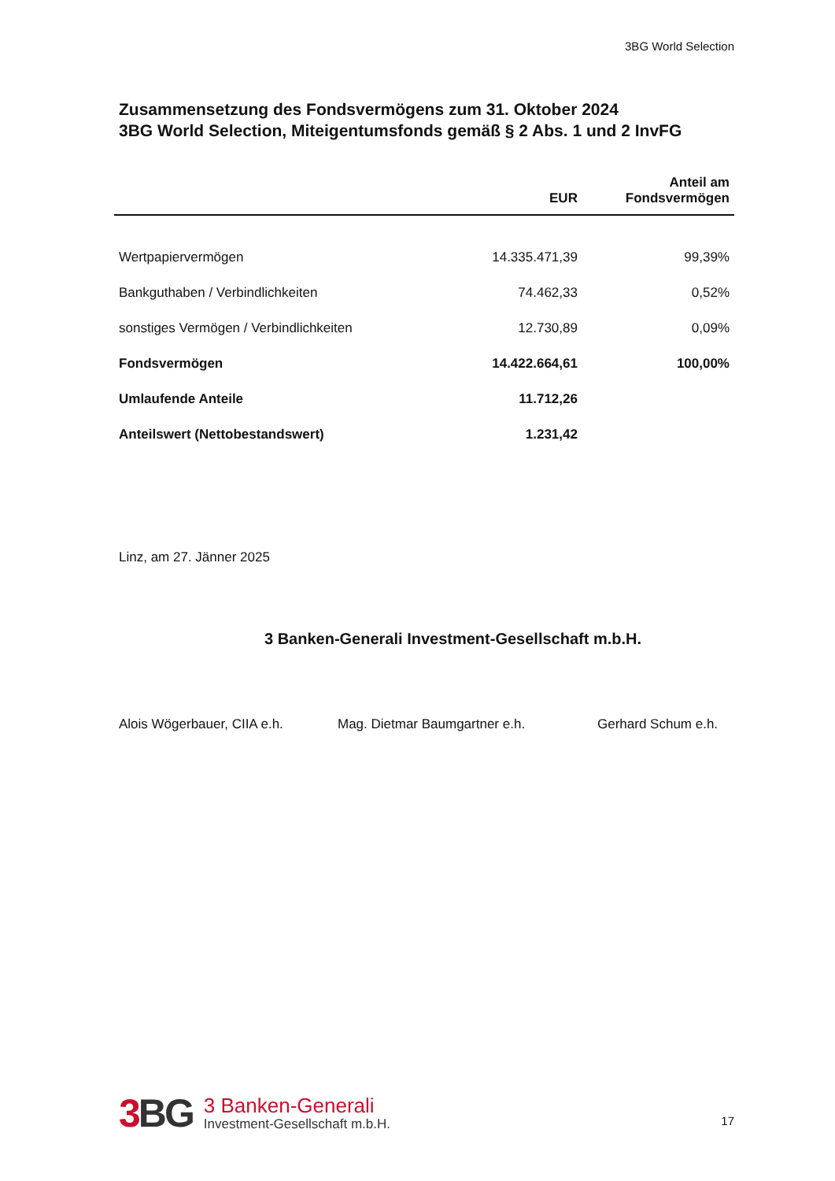3BG World Selection
Zusammensetzung des Fondsvermögens zum 31. Oktober 2024
3BG World Selection, Miteigentumsfonds gemäß § 2 Abs. 1 und 2 InvFG
| | EUR | Anteil am Fondsvermögen |
| --- | --- | --- |
| Wertpapiervermögen | 14.335.471,39 | 99,39% |
| Bankguthaben / Verbindlichkeiten | 74.462,33 | 0,52% |
| sonstiges Vermögen / Verbindlichkeiten | 12.730,89 | 0,09% |
| Fondsvermögen | 14.422.664,61 | 100,00% |
| Umlaufende Anteile | 11.712,26 | |
| Anteilswert (Nettobestandswert) | 1.231,42 | |
Linz, am 27. Jänner 2025
3 Banken-Generali Investment-Gesellschaft m.b.H.
Alois Wögerbauer, CIIA e.h. Mag. Dietmar Baumgartner e.h. Gerhard Schum e.h.
3 BG
3 Banken-Generali
Investment-Gesellschaft m.b.H.
17